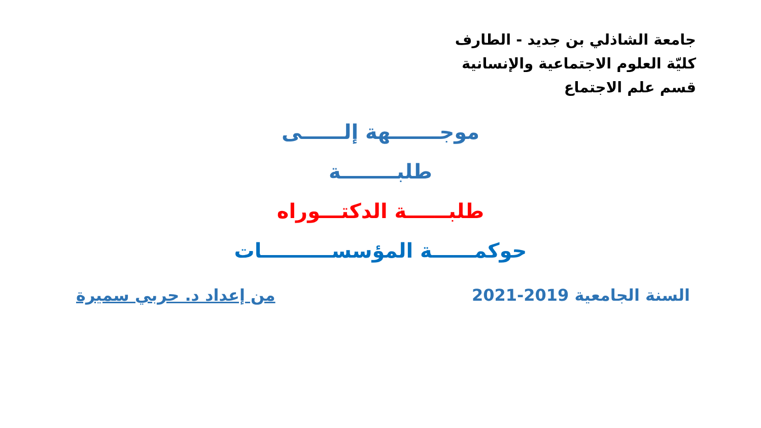جامعة الشاذلي بن جديد - الطارف
كليّة العلوم الاجتماعية والإنسانية
قسم علم الاجتماع
موجـــــــهة إلــــــى
طلبــــــــة
طلبــــــة الدكتـــوراه
حوكمــــــة المؤسســــــــــات
السنة الجامعية 2019-2021 من إعداد د. حربي سميرة